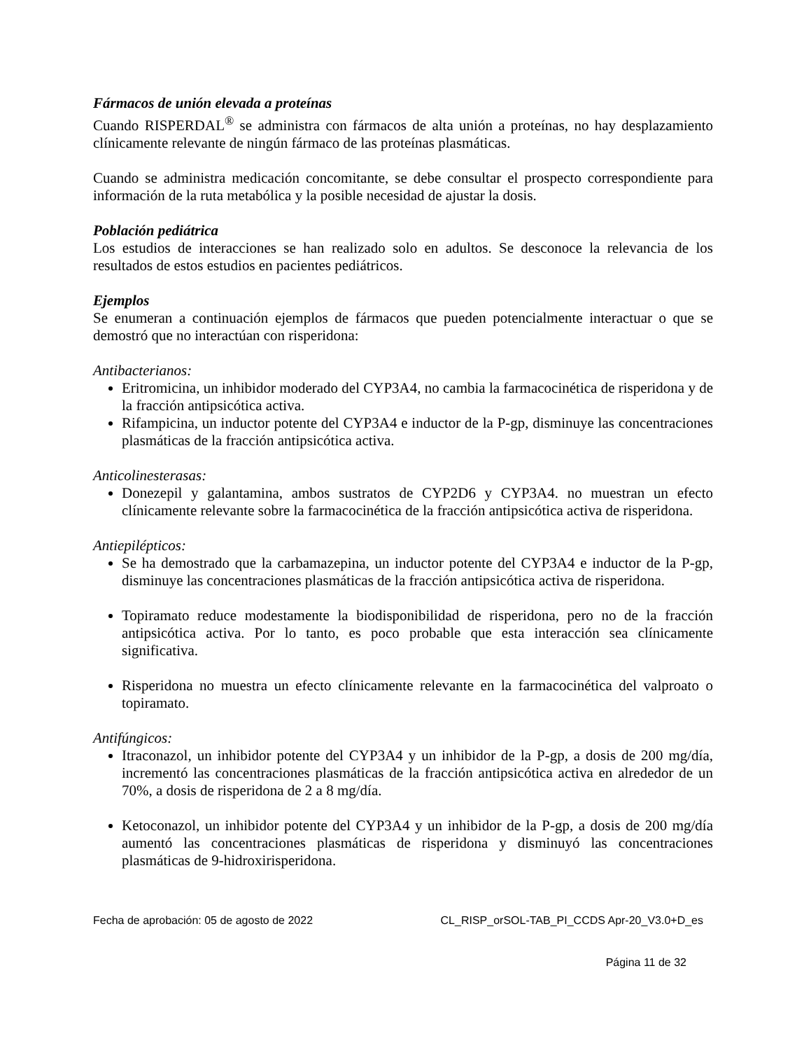Fármacos de unión elevada a proteínas
Cuando RISPERDAL<sup>®</sup> se administra con fármacos de alta unión a proteínas, no hay desplazamiento clínicamente relevante de ningún fármaco de las proteínas plasmáticas.
Cuando se administra medicación concomitante, se debe consultar el prospecto correspondiente para información de la ruta metabólica y la posible necesidad de ajustar la dosis.
Población pediátrica
Los estudios de interacciones se han realizado solo en adultos. Se desconoce la relevancia de los resultados de estos estudios en pacientes pediátricos.
Ejemplos
Se enumeran a continuación ejemplos de fármacos que pueden potencialmente interactuar o que se demostró que no interactúan con risperidona:
Antibacterianos:
Eritromicina, un inhibidor moderado del CYP3A4, no cambia la farmacocinética de risperidona y de la fracción antipsicótica activa.
Rifampicina, un inductor potente del CYP3A4 e inductor de la P-gp, disminuye las concentraciones plasmáticas de la fracción antipsicótica activa.
Anticolinesterasas:
Donezepil y galantamina, ambos sustratos de CYP2D6 y CYP3A4. no muestran un efecto clínicamente relevante sobre la farmacocinética de la fracción antipsicótica activa de risperidona.
Antiepilépticos:
Se ha demostrado que la carbamazepina, un inductor potente del CYP3A4 e inductor de la P-gp, disminuye las concentraciones plasmáticas de la fracción antipsicótica activa de risperidona.
Topiramato reduce modestamente la biodisponibilidad de risperidona, pero no de la fracción antipsicótica activa. Por lo tanto, es poco probable que esta interacción sea clínicamente significativa.
Risperidona no muestra un efecto clínicamente relevante en la farmacocinética del valproato o topiramato.
Antifúngicos:
Itraconazol, un inhibidor potente del CYP3A4 y un inhibidor de la P-gp, a dosis de 200 mg/día, incrementó las concentraciones plasmáticas de la fracción antipsicótica activa en alrededor de un 70%, a dosis de risperidona de 2 a 8 mg/día.
Ketoconazol, un inhibidor potente del CYP3A4 y un inhibidor de la P-gp, a dosis de 200 mg/día aumentó las concentraciones plasmáticas de risperidona y disminuyó las concentraciones plasmáticas de 9-hidroxirisperidona.
Fecha de aprobación: 05 de agosto de 2022 CL_RISP_orSOL-TAB_PI_CCDS Apr-20_V3.0+D_es
Página 11 de 32